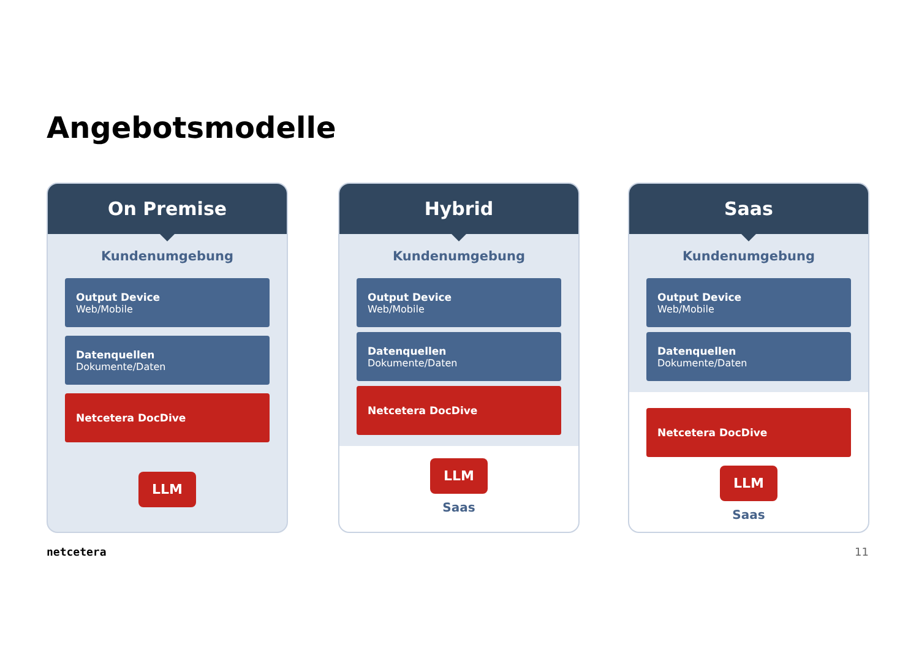Angebotsmodelle
On Premise
Kundenumgebung
Output Device
Web/Mobile
Datenquellen
Dokumente/Daten
Netcetera DocDive
LLM
Hybrid
Kundenumgebung
Output Device
Web/Mobile
Datenquellen
Dokumente/Daten
Netcetera DocDive
LLM
Saas
Saas
Kundenumgebung
Output Device
Web/Mobile
Datenquellen
Dokumente/Daten
Netcetera DocDive
LLM
Saas
netcetera 11